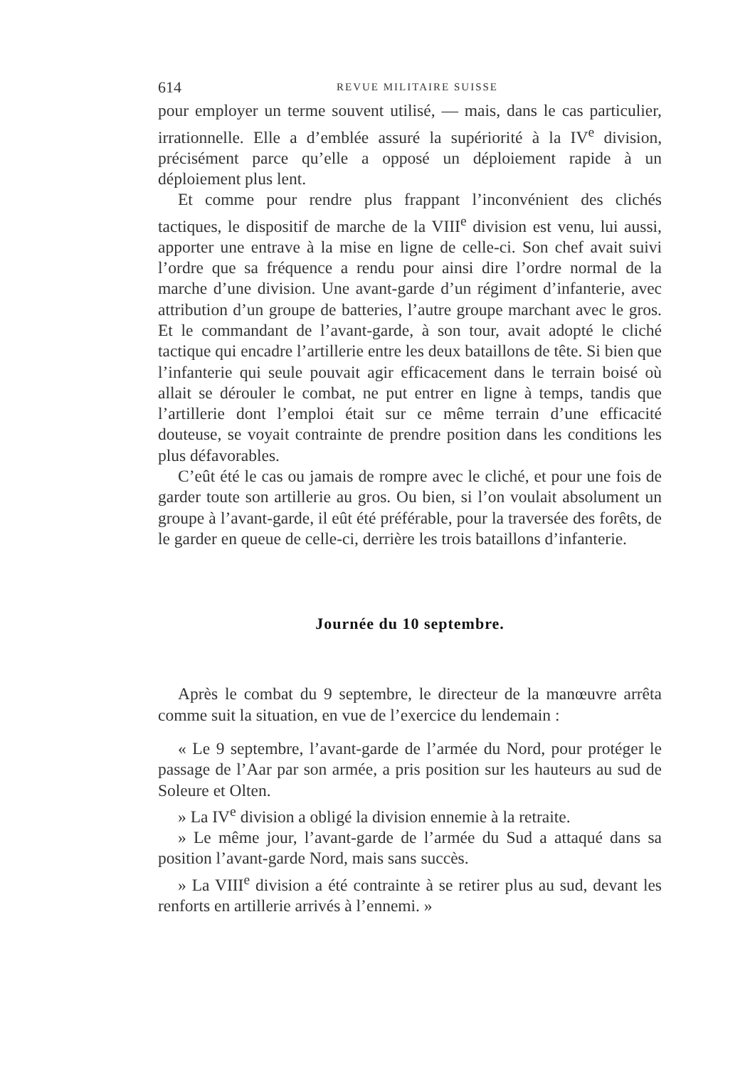614 REVUE MILITAIRE SUISSE
pour employer un terme souvent utilisé, — mais, dans le cas particulier, irrationnelle. Elle a d’emblée assuré la supériorité à la IV<sup>e</sup> division, précisément parce qu’elle a opposé un déploiement rapide à un déploiement plus lent.
Et comme pour rendre plus frappant l’inconvénient des clichés tactiques, le dispositif de marche de la VIII<sup>e</sup> division est venu, lui aussi, apporter une entrave à la mise en ligne de celle-ci. Son chef avait suivi l’ordre que sa fréquence a rendu pour ainsi dire l’ordre normal de la marche d’une division. Une avant-garde d’un régiment d’infanterie, avec attribution d’un groupe de batteries, l’autre groupe marchant avec le gros. Et le commandant de l’avant-garde, à son tour, avait adopté le cliché tactique qui encadre l’artillerie entre les deux bataillons de tête. Si bien que l’infanterie qui seule pouvait agir efficacement dans le terrain boisé où allait se dérouler le combat, ne put entrer en ligne à temps, tandis que l’artillerie dont l’emploi était sur ce même terrain d’une efficacité douteuse, se voyait contrainte de prendre position dans les conditions les plus défavorables.
C’eût été le cas ou jamais de rompre avec le cliché, et pour une fois de garder toute son artillerie au gros. Ou bien, si l’on voulait absolument un groupe à l’avant-garde, il eût été préférable, pour la traversée des forêts, de le garder en queue de celle-ci, derrière les trois bataillons d’infanterie.
Journée du 10 septembre.
Après le combat du 9 septembre, le directeur de la manœuvre arrêta comme suit la situation, en vue de l’exercice du lendemain :
« Le 9 septembre, l’avant-garde de l’armée du Nord, pour protéger le passage de l’Aar par son armée, a pris position sur les hauteurs au sud de Soleure et Olten.
» La IV<sup>e</sup> division a obligé la division ennemie à la retraite.
» Le même jour, l’avant-garde de l’armée du Sud a attaqué dans sa position l’avant-garde Nord, mais sans succès.
» La VIII<sup>e</sup> division a été contrainte à se retirer plus au sud, devant les renforts en artillerie arrivés à l’ennemi. »